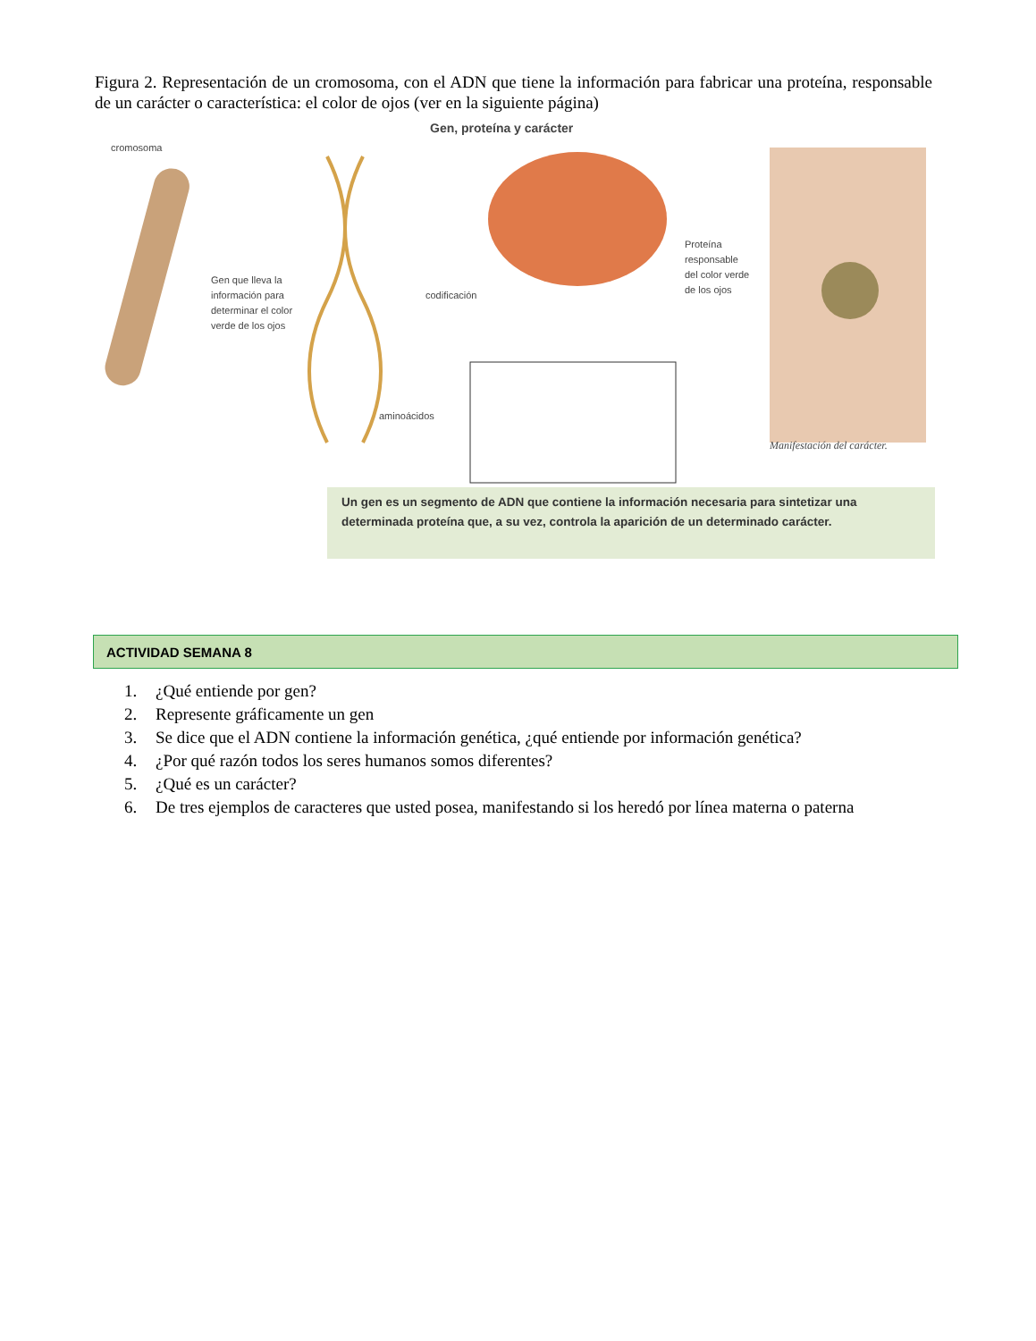Figura 2. Representación de un cromosoma, con el ADN que tiene la información para fabricar una proteína, responsable de un carácter o característica: el color de ojos (ver en la siguiente página)
Gen, proteína y carácter
cromosoma
Gen que lleva la
información para
determinar el color
verde de los ojos
codificación
Proteína
responsable
del color verde
de los ojos
aminoácidos
Manifestación del carácter.
Un gen es un segmento de ADN que contiene la información necesaria para sintetizar una determinada proteína que, a su vez, controla la aparición de un determinado carácter.
ACTIVIDAD SEMANA 8
1. ¿Qué entiende por gen?
2. Represente gráficamente un gen
3. Se dice que el ADN contiene la información genética, ¿qué entiende por información genética?
4. ¿Por qué razón todos los seres humanos somos diferentes?
5. ¿Qué es un carácter?
6. De tres ejemplos de caracteres que usted posea, manifestando si los heredó por línea materna o paterna